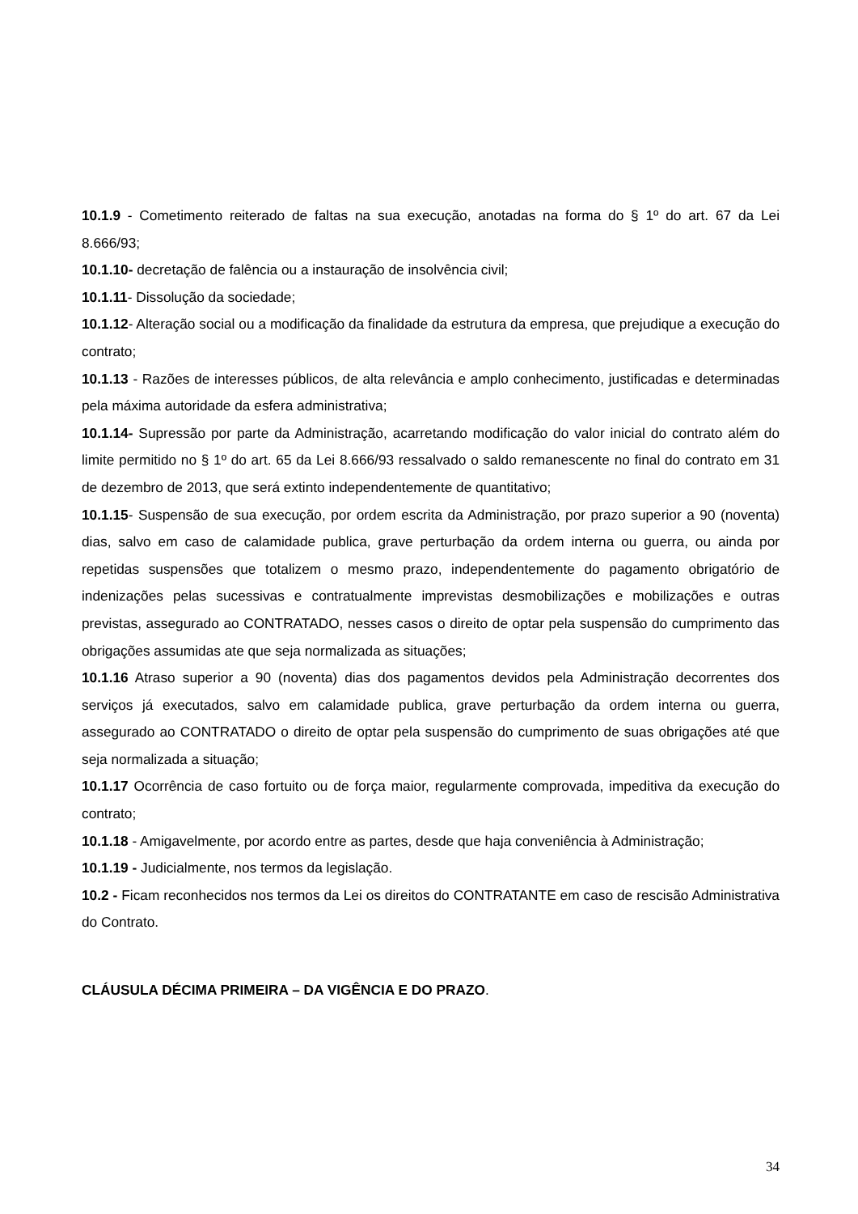10.1.9 - Cometimento reiterado de faltas na sua execução, anotadas na forma do § 1º do art. 67 da Lei 8.666/93;
10.1.10- decretação de falência ou a instauração de insolvência civil;
10.1.11- Dissolução da sociedade;
10.1.12- Alteração social ou a modificação da finalidade da estrutura da empresa, que prejudique a execução do contrato;
10.1.13 - Razões de interesses públicos, de alta relevância e amplo conhecimento, justificadas e determinadas pela máxima autoridade da esfera administrativa;
10.1.14- Supressão por parte da Administração, acarretando modificação do valor inicial do contrato além do limite permitido no § 1º do art. 65 da Lei 8.666/93 ressalvado o saldo remanescente no final do contrato em 31 de dezembro de 2013, que será extinto independentemente de quantitativo;
10.1.15- Suspensão de sua execução, por ordem escrita da Administração, por prazo superior a 90 (noventa) dias, salvo em caso de calamidade publica, grave perturbação da ordem interna ou guerra, ou ainda por repetidas suspensões que totalizem o mesmo prazo, independentemente do pagamento obrigatório de indenizações pelas sucessivas e contratualmente imprevistas desmobilizações e mobilizações e outras previstas, assegurado ao CONTRATADO, nesses casos o direito de optar pela suspensão do cumprimento das obrigações assumidas ate que seja normalizada as situações;
10.1.16 Atraso superior a 90 (noventa) dias dos pagamentos devidos pela Administração decorrentes dos serviços já executados, salvo em calamidade publica, grave perturbação da ordem interna ou guerra, assegurado ao CONTRATADO o direito de optar pela suspensão do cumprimento de suas obrigações até que seja normalizada a situação;
10.1.17 Ocorrência de caso fortuito ou de força maior, regularmente comprovada, impeditiva da execução do contrato;
10.1.18 - Amigavelmente, por acordo entre as partes, desde que haja conveniência à Administração;
10.1.19 - Judicialmente, nos termos da legislação.
10.2 - Ficam reconhecidos nos termos da Lei os direitos do CONTRATANTE em caso de rescisão Administrativa do Contrato.
CLÁUSULA DÉCIMA PRIMEIRA – DA VIGÊNCIA E DO PRAZO.
34